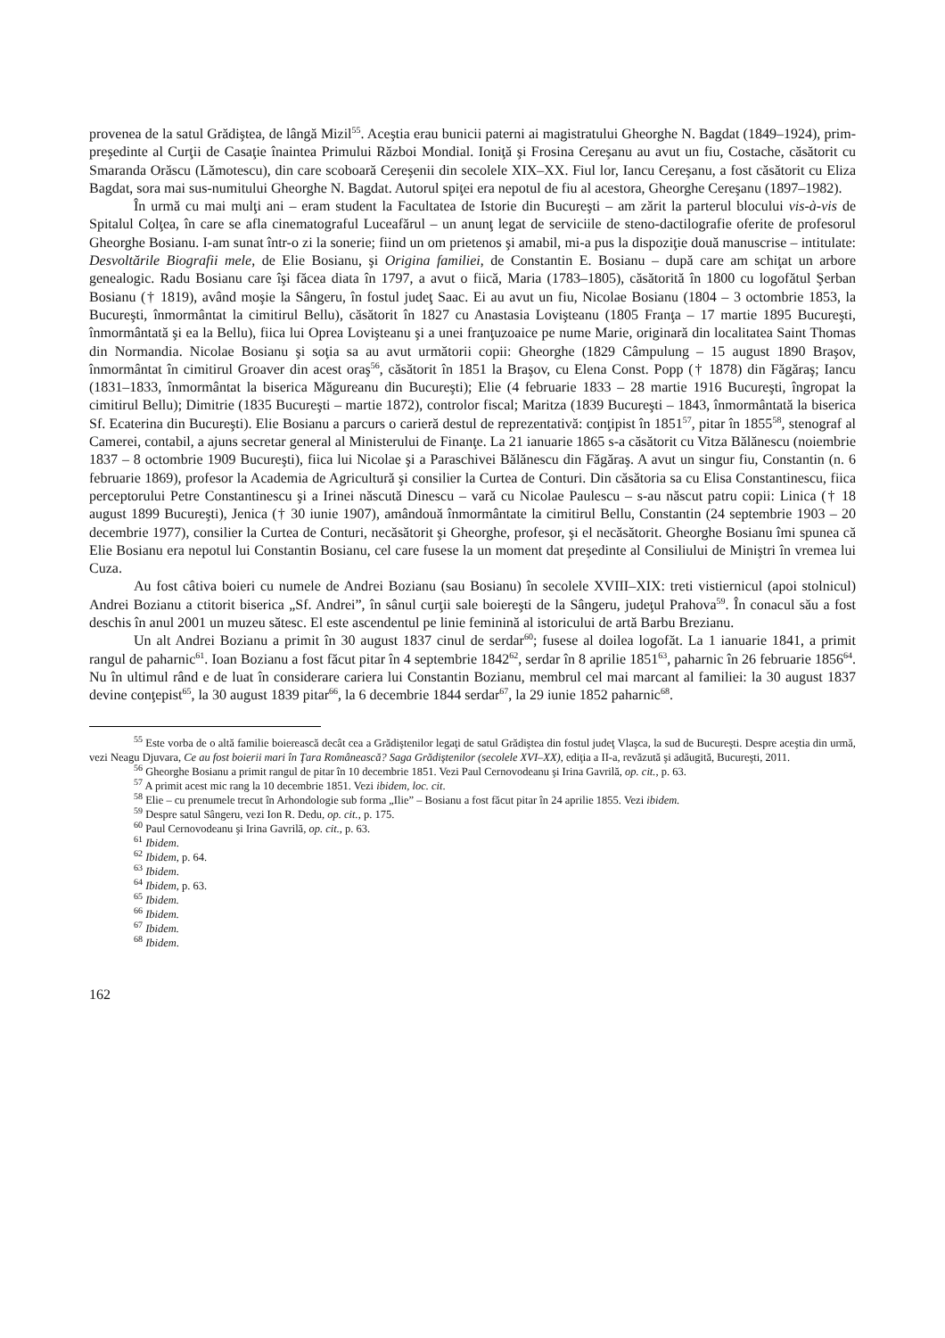provenea de la satul Grădiştea, de lângă Mizil<sup>55</sup>. Aceştia erau bunicii paterni ai magistratului Gheorghe N. Bagdat (1849–1924), prim-preşedinte al Curţii de Casaţie înaintea Primului Război Mondial. Ioniţă şi Frosina Cereşanu au avut un fiu, Costache, căsătorit cu Smaranda Orăscu (Lămotescu), din care scoboară Cereşenii din secolele XIX–XX. Fiul lor, Iancu Cereşanu, a fost căsătorit cu Eliza Bagdat, sora mai sus-numitului Gheorghe N. Bagdat. Autorul spiţei era nepotul de fiu al acestora, Gheorghe Cereşanu (1897–1982).
În urmă cu mai mulţi ani – eram student la Facultatea de Istorie din Bucureşti – am zărit la parterul blocului vis-à-vis de Spitalul Colţea, în care se afla cinematograful Luceafărul – un anunţ legat de serviciile de steno-dactilografie oferite de profesorul Gheorghe Bosianu. I-am sunat într-o zi la sonerie; fiind un om prietenos şi amabil, mi-a pus la dispoziţie două manuscrise – intitulate: Desvoltările Biografii mele, de Elie Bosianu, şi Origina familiei, de Constantin E. Bosianu – după care am schiţat un arbore genealogic. Radu Bosianu care îşi făcea diata în 1797, a avut o fiică, Maria (1783–1805), căsătorită în 1800 cu logofătul Şerban Bosianu († 1819), având moşie la Sângeru, în fostul judeţ Saac. Ei au avut un fiu, Nicolae Bosianu (1804 – 3 octombrie 1853, la Bucureşti, înmormântat la cimitirul Bellu), căsătorit în 1827 cu Anastasia Lovişteanu (1805 Franţa – 17 martie 1895 Bucureşti, înmormântată şi ea la Bellu), fiica lui Oprea Lovişteanu şi a unei franţuzoaice pe nume Marie, originară din localitatea Saint Thomas din Normandia. Nicolae Bosianu şi soţia sa au avut următorii copii: Gheorghe (1829 Câmpulung – 15 august 1890 Braşov, înmormântat în cimitirul Groaver din acest oraş<sup>56</sup>, căsătorit în 1851 la Braşov, cu Elena Const. Popp († 1878) din Făgăraş; Iancu (1831–1833, înmormântat la biserica Măgureanu din Bucureşti); Elie (4 februarie 1833 – 28 martie 1916 Bucureşti, îngropat la cimitirul Bellu); Dimitrie (1835 Bucureşti – martie 1872), controlor fiscal; Maritza (1839 Bucureşti – 1843, înmormântată la biserica Sf. Ecaterina din Bucureşti). Elie Bosianu a parcurs o carieră destul de reprezentativă: conţipist în 1851<sup>57</sup>, pitar în 1855<sup>58</sup>, stenograf al Camerei, contabil, a ajuns secretar general al Ministerului de Finanţe. La 21 ianuarie 1865 s-a căsătorit cu Vitza Bălănescu (noiembrie 1837 – 8 octombrie 1909 Bucureşti), fiica lui Nicolae şi a Paraschivei Bălănescu din Făgăraş. A avut un singur fiu, Constantin (n. 6 februarie 1869), profesor la Academia de Agricultură şi consilier la Curtea de Conturi. Din căsătoria sa cu Elisa Constantinescu, fiica perceptorului Petre Constantinescu şi a Irinei născută Dinescu – vară cu Nicolae Paulescu – s-au născut patru copii: Linica († 18 august 1899 Bucureşti), Jenica († 30 iunie 1907), amândouă înmormântate la cimitirul Bellu, Constantin (24 septembrie 1903 – 20 decembrie 1977), consilier la Curtea de Conturi, necăsătorit şi Gheorghe, profesor, şi el necăsătorit. Gheorghe Bosianu îmi spunea că Elie Bosianu era nepotul lui Constantin Bosianu, cel care fusese la un moment dat preşedinte al Consiliului de Miniştri în vremea lui Cuza.
Au fost câtiva boieri cu numele de Andrei Bozianu (sau Bosianu) în secolele XVIII–XIX: treti vistiernicul (apoi stolnicul) Andrei Bozianu a ctitorit biserica „Sf. Andrei”, în sânul curţii sale boiereşti de la Sângeru, judeţul Prahova<sup>59</sup>. În conacul său a fost deschis în anul 2001 un muzeu sătesc. El este ascendentul pe linie feminină al istoricului de artă Barbu Brezianu.
Un alt Andrei Bozianu a primit în 30 august 1837 cinul de serdar<sup>60</sup>; fusese al doilea logofăt. La 1 ianuarie 1841, a primit rangul de paharnic<sup>61</sup>. Ioan Bozianu a fost făcut pitar în 4 septembrie 1842<sup>62</sup>, serdar în 8 aprilie 1851<sup>63</sup>, paharnic în 26 februarie 1856<sup>64</sup>. Nu în ultimul rând e de luat în considerare cariera lui Constantin Bozianu, membrul cel mai marcant al familiei: la 30 august 1837 devine conţepist<sup>65</sup>, la 30 august 1839 pitar<sup>66</sup>, la 6 decembrie 1844 serdar<sup>67</sup>, la 29 iunie 1852 paharnic<sup>68</sup>.
<sup>55</sup> Este vorba de o altă familie boierească decât cea a Grădiştenilor legaţi de satul Grădiştea din fostul judeţ Vlaşca, la sud de Bucureşti. Despre aceştia din urmă, vezi Neagu Djuvara, Ce au fost boierii mari în Ţara Românească? Saga Grădiştenilor (secolele XVI–XX), ediţia a II-a, revăzută şi adăugită, Bucureşti, 2011.
<sup>56</sup> Gheorghe Bosianu a primit rangul de pitar în 10 decembrie 1851. Vezi Paul Cernovodeanu şi Irina Gavrilă, op. cit., p. 63.
<sup>57</sup> A primit acest mic rang la 10 decembrie 1851. Vezi ibidem, loc. cit.
<sup>58</sup> Elie – cu prenumele trecut în Arhondologie sub forma „Ilie” – Bosianu a fost făcut pitar în 24 aprilie 1855. Vezi ibidem.
<sup>59</sup> Despre satul Sângeru, vezi Ion R. Dedu, op. cit., p. 175.
<sup>60</sup> Paul Cernovodeanu şi Irina Gavrilă, op. cit., p. 63.
<sup>61</sup> Ibidem.
<sup>62</sup> Ibidem, p. 64.
<sup>63</sup> Ibidem.
<sup>64</sup> Ibidem, p. 63.
<sup>65</sup> Ibidem.
<sup>66</sup> Ibidem.
<sup>67</sup> Ibidem.
<sup>68</sup> Ibidem.
162